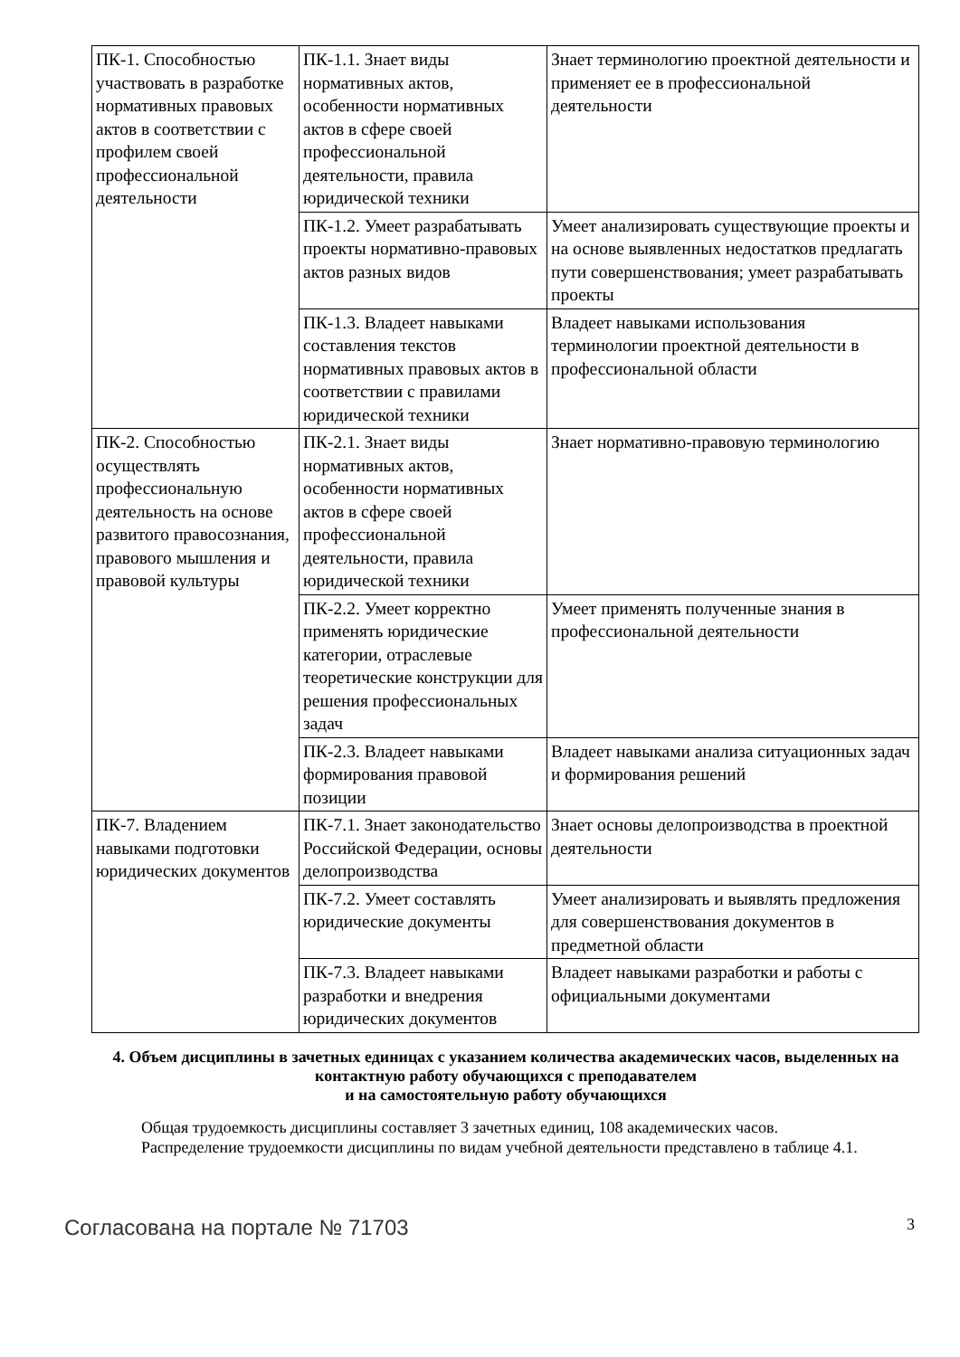| ПК-1. Способностью участвовать в разработке нормативных правовых актов в соответствии с профилем своей профессиональной деятельности | ПК-1.1. Знает виды нормативных актов, особенности нормативных актов в сфере своей профессиональной деятельности, правила юридической техники | Знает терминологию проектной деятельности и применяет ее в профессиональной деятельности |
| | ПК-1.2. Умеет разрабатывать проекты нормативно-правовых актов разных видов | Умеет анализировать существующие проекты и на основе выявленных недостатков предлагать пути совершенствования; умеет разрабатывать проекты |
| | ПК-1.3. Владеет навыками составления текстов нормативных правовых актов в соответствии с правилами юридической техники | Владеет навыками использования терминологии проектной деятельности в профессиональной области |
| ПК-2. Способностью осуществлять профессиональную деятельность на основе развитого правосознания, правового мышления и правовой культуры | ПК-2.1. Знает виды нормативных актов, особенности нормативных актов в сфере своей профессиональной деятельности, правила юридической техники | Знает нормативно-правовую терминологию |
| | ПК-2.2. Умеет корректно применять юридические категории, отраслевые теоретические конструкции для решения профессиональных задач | Умеет применять полученные знания в профессиональной деятельности |
| | ПК-2.3. Владеет навыками формирования правовой позиции | Владеет навыками анализа ситуационных задач и формирования решений |
| ПК-7. Владением навыками подготовки юридических документов | ПК-7.1. Знает законодательство Российской Федерации, основы делопроизводства | Знает основы делопроизводства в проектной деятельности |
| | ПК-7.2. Умеет составлять юридические документы | Умеет анализировать и выявлять предложения для совершенствования документов в предметной области |
| | ПК-7.3. Владеет навыками разработки и внедрения юридических документов | Владеет навыками разработки и работы с официальными документами |
4. Объем дисциплины в зачетных единицах с указанием количества академических часов, выделенных на контактную работу обучающихся с преподавателем
и на самостоятельную работу обучающихся
Общая трудоемкость дисциплины составляет 3 зачетных единиц, 108 академических часов.
Распределение трудоемкости дисциплины по видам учебной деятельности представлено в таблице 4.1.
Согласована на портале № 71703 3